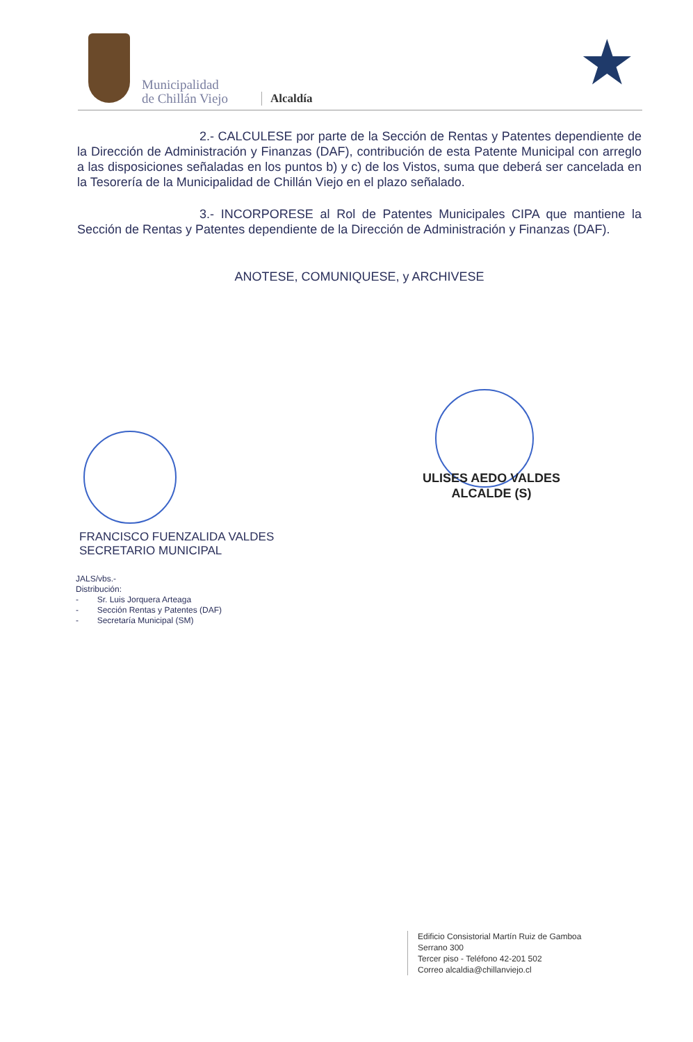Municipalidad
de Chillán Viejo
Alcaldía ★
2.- CALCULESE por parte de la Sección de Rentas y Patentes dependiente de la Dirección de Administración y Finanzas (DAF), contribución de esta Patente Municipal con arreglo a las disposiciones señaladas en los puntos b) y c) de los Vistos, suma que deberá ser cancelada en la Tesorería de la Municipalidad de Chillán Viejo en el plazo señalado.
3.- INCORPORESE al Rol de Patentes Municipales CIPA que mantiene la Sección de Rentas y Patentes dependiente de la Dirección de Administración y Finanzas (DAF).
ANOTESE, COMUNIQUESE, y ARCHIVESE
ULISES AEDO VALDES
ALCALDE (S)
FRANCISCO FUENZALIDA VALDES
SECRETARIO MUNICIPAL
JALS/vbs.-
Distribución:
- Sr. Luis Jorquera Arteaga
- Sección Rentas y Patentes (DAF)
- Secretaría Municipal (SM)
Edificio Consistorial Martín Ruiz de Gamboa
Serrano 300
Tercer piso - Teléfono 42-201 502
Correo alcaldia@chillanviejo.cl